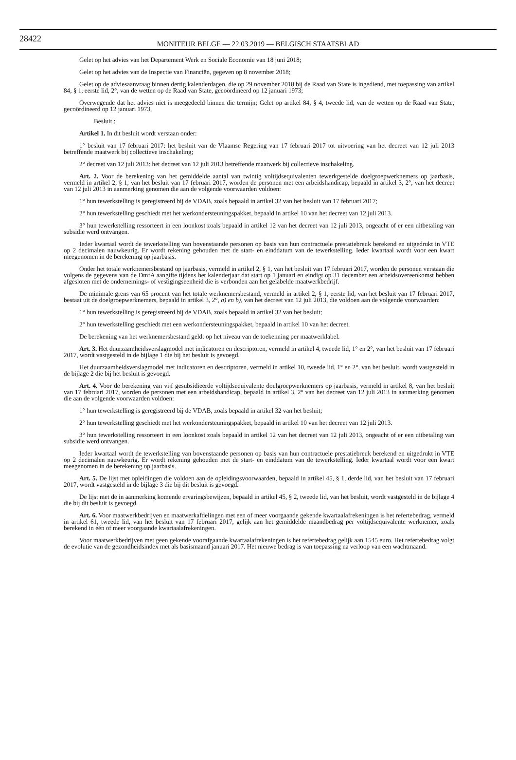28422
MONITEUR BELGE — 22.03.2019 — BELGISCH STAATSBLAD
Gelet op het advies van het Departement Werk en Sociale Economie van 18 juni 2018;
Gelet op het advies van de Inspectie van Financiën, gegeven op 8 november 2018;
Gelet op de adviesaanvraag binnen dertig kalenderdagen, die op 29 november 2018 bij de Raad van State is ingediend, met toepassing van artikel 84, § 1, eerste lid, 2°, van de wetten op de Raad van State, gecoördineerd op 12 januari 1973;
Overwegende dat het advies niet is meegedeeld binnen die termijn; Gelet op artikel 84, § 4, tweede lid, van de wetten op de Raad van State, gecoördineerd op 12 januari 1973,
Besluit :
Artikel 1. In dit besluit wordt verstaan onder:
1° besluit van 17 februari 2017: het besluit van de Vlaamse Regering van 17 februari 2017 tot uitvoering van het decreet van 12 juli 2013 betreffende maatwerk bij collectieve inschakeling;
2° decreet van 12 juli 2013: het decreet van 12 juli 2013 betreffende maatwerk bij collectieve inschakeling.
Art. 2. Voor de berekening van het gemiddelde aantal van twintig voltijdsequivalenten tewerkgestelde doelgroepwerknemers op jaarbasis, vermeld in artikel 2, § 1, van het besluit van 17 februari 2017, worden de personen met een arbeidshandicap, bepaald in artikel 3, 2°, van het decreet van 12 juli 2013 in aanmerking genomen die aan de volgende voorwaarden voldoen:
1° hun tewerkstelling is geregistreerd bij de VDAB, zoals bepaald in artikel 32 van het besluit van 17 februari 2017;
2° hun tewerkstelling geschiedt met het werkondersteuningspakket, bepaald in artikel 10 van het decreet van 12 juli 2013.
3° hun tewerkstelling ressorteert in een loonkost zoals bepaald in artikel 12 van het decreet van 12 juli 2013, ongeacht of er een uitbetaling van subsidie werd ontvangen.
Ieder kwartaal wordt de tewerkstelling van bovenstaande personen op basis van hun contractuele prestatiebreuk berekend en uitgedrukt in VTE op 2 decimalen nauwkeurig. Er wordt rekening gehouden met de start- en einddatum van de tewerkstelling. Ieder kwartaal wordt voor een kwart meegenomen in de berekening op jaarbasis.
Onder het totale werknemersbestand op jaarbasis, vermeld in artikel 2, § 1, van het besluit van 17 februari 2017, worden de personen verstaan die volgens de gegevens van de DmfA aangifte tijdens het kalenderjaar dat start op 1 januari en eindigt op 31 december een arbeidsovereenkomst hebben afgesloten met de ondernemings- of vestigingseenheid die is verbonden aan het gelabelde maatwerkbedrijf.
De minimale grens van 65 procent van het totale werknemersbestand, vermeld in artikel 2, § 1, eerste lid, van het besluit van 17 februari 2017, bestaat uit de doelgroepwerknemers, bepaald in artikel 3, 2°, a) en b), van het decreet van 12 juli 2013, die voldoen aan de volgende voorwaarden:
1° hun tewerkstelling is geregistreerd bij de VDAB, zoals bepaald in artikel 32 van het besluit;
2° hun tewerkstelling geschiedt met een werkondersteuningspakket, bepaald in artikel 10 van het decreet.
De berekening van het werknemersbestand geldt op het niveau van de toekenning per maatwerklabel.
Art. 3. Het duurzaamheidsverslagmodel met indicatoren en descriptoren, vermeld in artikel 4, tweede lid, 1° en 2°, van het besluit van 17 februari 2017, wordt vastgesteld in de bijlage 1 die bij het besluit is gevoegd.
Het duurzaamheidsverslagmodel met indicatoren en descriptoren, vermeld in artikel 10, tweede lid, 1° en 2°, van het besluit, wordt vastgesteld in de bijlage 2 die bij het besluit is gevoegd.
Art. 4. Voor de berekening van vijf gesubsidieerde voltijdsequivalente doelgroepwerknemers op jaarbasis, vermeld in artikel 8, van het besluit van 17 februari 2017, worden de personen met een arbeidshandicap, bepaald in artikel 3, 2° van het decreet van 12 juli 2013 in aanmerking genomen die aan de volgende voorwaarden voldoen:
1° hun tewerkstelling is geregistreerd bij de VDAB, zoals bepaald in artikel 32 van het besluit;
2° hun tewerkstelling geschiedt met het werkondersteuningspakket, bepaald in artikel 10 van het decreet van 12 juli 2013.
3° hun tewerkstelling ressorteert in een loonkost zoals bepaald in artikel 12 van het decreet van 12 juli 2013, ongeacht of er een uitbetaling van subsidie werd ontvangen.
Ieder kwartaal wordt de tewerkstelling van bovenstaande personen op basis van hun contractuele prestatiebreuk berekend en uitgedrukt in VTE op 2 decimalen nauwkeurig. Er wordt rekening gehouden met de start- en einddatum van de tewerkstelling. Ieder kwartaal wordt voor een kwart meegenomen in de berekening op jaarbasis.
Art. 5. De lijst met opleidingen die voldoen aan de opleidingsvoorwaarden, bepaald in artikel 45, § 1, derde lid, van het besluit van 17 februari 2017, wordt vastgesteld in de bijlage 3 die bij dit besluit is gevoegd.
De lijst met de in aanmerking komende ervaringsbewijzen, bepaald in artikel 45, § 2, tweede lid, van het besluit, wordt vastgesteld in de bijlage 4 die bij dit besluit is gevoegd.
Art. 6. Voor maatwerkbedrijven en maatwerkafdelingen met een of meer voorgaande gekende kwartaalafrekeningen is het refertebedrag, vermeld in artikel 61, tweede lid, van het besluit van 17 februari 2017, gelijk aan het gemiddelde maandbedrag per voltijdsequivalente werknemer, zoals berekend in één of meer voorgaande kwartaalafrekeningen.
Voor maatwerkbedrijven met geen gekende voorafgaande kwartaalafrekeningen is het refertebedrag gelijk aan 1545 euro. Het refertebedrag volgt de evolutie van de gezondheidsindex met als basismaand januari 2017. Het nieuwe bedrag is van toepassing na verloop van een wachtmaand.